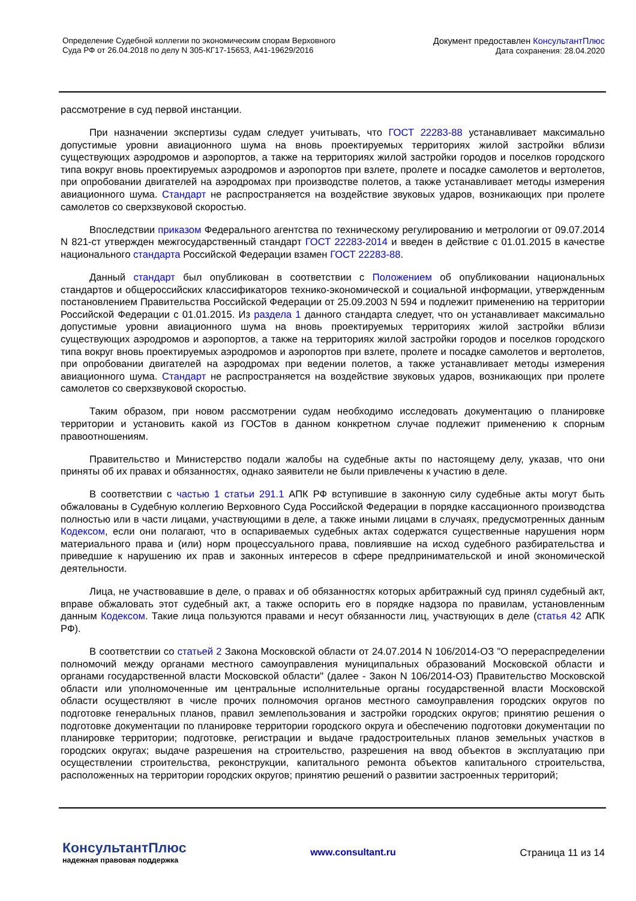Определение Судебной коллегии по экономическим спорам Верховного
Суда РФ от 26.04.2018 по делу N 305-КГ17-15653, А41-19629/2016
Документ предоставлен КонсультантПлюс
Дата сохранения: 28.04.2020
рассмотрение в суд первой инстанции.
При назначении экспертизы судам следует учитывать, что ГОСТ 22283-88 устанавливает максимально допустимые уровни авиационного шума на вновь проектируемых территориях жилой застройки вблизи существующих аэродромов и аэропортов, а также на территориях жилой застройки городов и поселков городского типа вокруг вновь проектируемых аэродромов и аэропортов при взлете, пролете и посадке самолетов и вертолетов, при опробовании двигателей на аэродромах при производстве полетов, а также устанавливает методы измерения авиационного шума. Стандарт не распространяется на воздействие звуковых ударов, возникающих при пролете самолетов со сверхзвуковой скоростью.
Впоследствии приказом Федерального агентства по техническому регулированию и метрологии от 09.07.2014 N 821-ст утвержден межгосударственный стандарт ГОСТ 22283-2014 и введен в действие с 01.01.2015 в качестве национального стандарта Российской Федерации взамен ГОСТ 22283-88.
Данный стандарт был опубликован в соответствии с Положением об опубликовании национальных стандартов и общероссийских классификаторов технико-экономической и социальной информации, утвержденным постановлением Правительства Российской Федерации от 25.09.2003 N 594 и подлежит применению на территории Российской Федерации с 01.01.2015. Из раздела 1 данного стандарта следует, что он устанавливает максимально допустимые уровни авиационного шума на вновь проектируемых территориях жилой застройки вблизи существующих аэродромов и аэропортов, а также на территориях жилой застройки городов и поселков городского типа вокруг вновь проектируемых аэродромов и аэропортов при взлете, пролете и посадке самолетов и вертолетов, при опробовании двигателей на аэродромах при ведении полетов, а также устанавливает методы измерения авиационного шума. Стандарт не распространяется на воздействие звуковых ударов, возникающих при пролете самолетов со сверхзвуковой скоростью.
Таким образом, при новом рассмотрении судам необходимо исследовать документацию о планировке территории и установить какой из ГОСТов в данном конкретном случае подлежит применению к спорным правоотношениям.
Правительство и Министерство подали жалобы на судебные акты по настоящему делу, указав, что они приняты об их правах и обязанностях, однако заявители не были привлечены к участию в деле.
В соответствии с частью 1 статьи 291.1 АПК РФ вступившие в законную силу судебные акты могут быть обжалованы в Судебную коллегию Верховного Суда Российской Федерации в порядке кассационного производства полностью или в части лицами, участвующими в деле, а также иными лицами в случаях, предусмотренных данным Кодексом, если они полагают, что в оспариваемых судебных актах содержатся существенные нарушения норм материального права и (или) норм процессуального права, повлиявшие на исход судебного разбирательства и приведшие к нарушению их прав и законных интересов в сфере предпринимательской и иной экономической деятельности.
Лица, не участвовавшие в деле, о правах и об обязанностях которых арбитражный суд принял судебный акт, вправе обжаловать этот судебный акт, а также оспорить его в порядке надзора по правилам, установленным данным Кодексом. Такие лица пользуются правами и несут обязанности лиц, участвующих в деле (статья 42 АПК РФ).
В соответствии со статьей 2 Закона Московской области от 24.07.2014 N 106/2014-ОЗ "О перераспределении полномочий между органами местного самоуправления муниципальных образований Московской области и органами государственной власти Московской области" (далее - Закон N 106/2014-ОЗ) Правительство Московской области или уполномоченные им центральные исполнительные органы государственной власти Московской области осуществляют в числе прочих полномочия органов местного самоуправления городских округов по подготовке генеральных планов, правил землепользования и застройки городских округов; принятию решения о подготовке документации по планировке территории городского округа и обеспечению подготовки документации по планировке территории; подготовке, регистрации и выдаче градостроительных планов земельных участков в городских округах; выдаче разрешения на строительство, разрешения на ввод объектов в эксплуатацию при осуществлении строительства, реконструкции, капитального ремонта объектов капитального строительства, расположенных на территории городских округов; принятию решений о развитии застроенных территорий;
КонсультантПлюс
надежная правовая поддержка
www.consultant.ru Страница 11 из 14